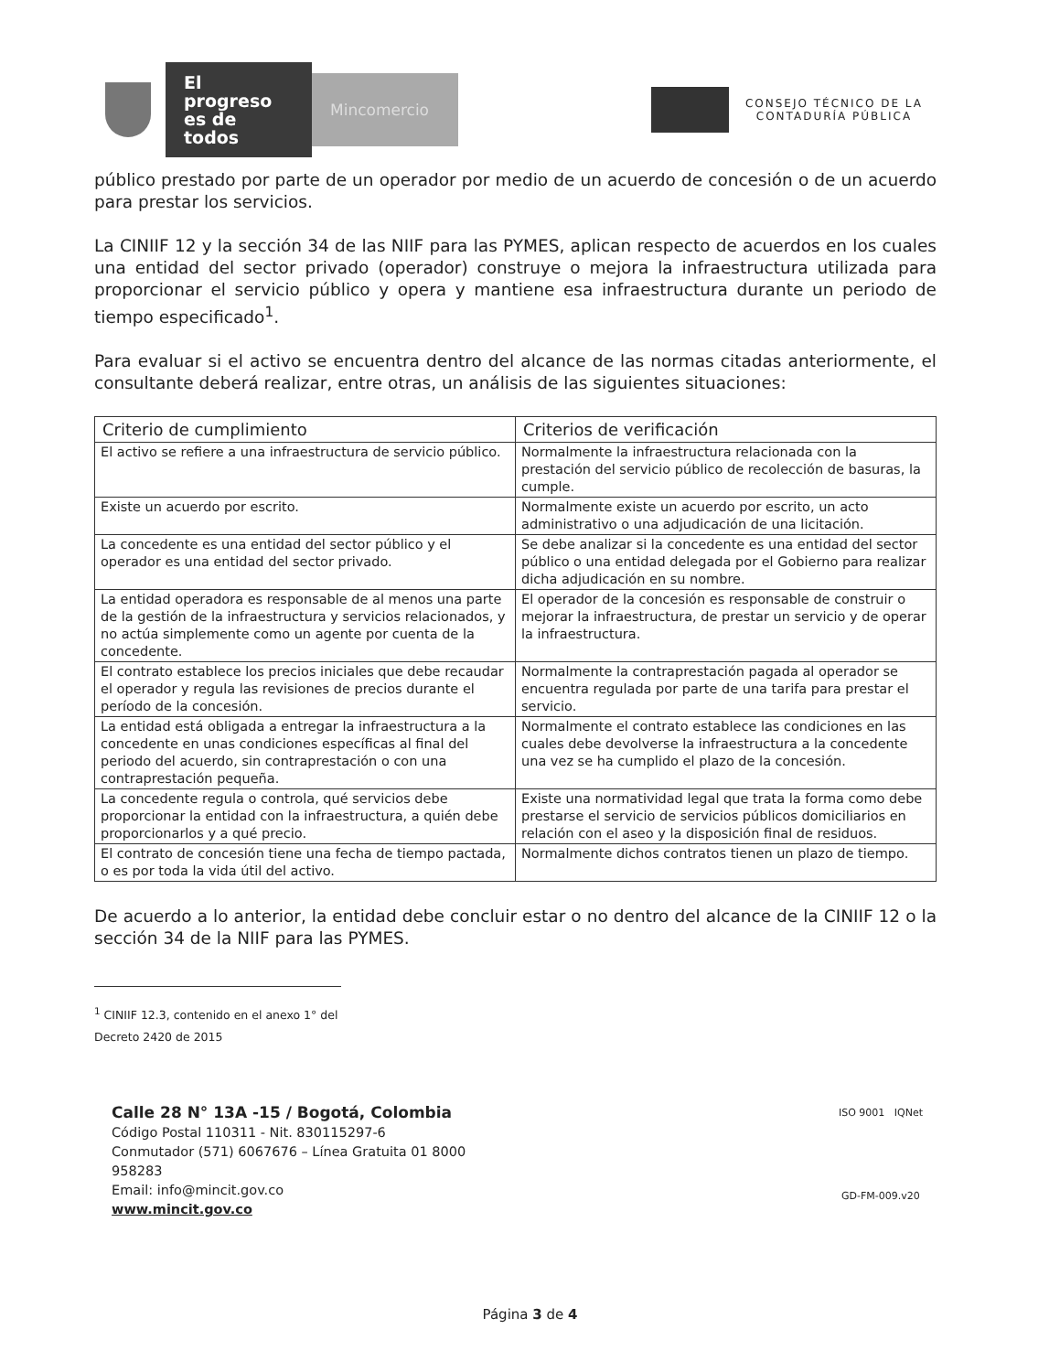El progreso es de todos
Mincomercio
CONSEJO TÉCNICO DE LA
CONTADURÍA PÚBLICA
público prestado por parte de un operador por medio de un acuerdo de concesión o de un acuerdo para prestar los servicios.
La CINIIF 12 y la sección 34 de las NIIF para las PYMES, aplican respecto de acuerdos en los cuales una entidad del sector privado (operador) construye o mejora la infraestructura utilizada para proporcionar el servicio público y opera y mantiene esa infraestructura durante un periodo de tiempo especificado<sup>1</sup>.
Para evaluar si el activo se encuentra dentro del alcance de las normas citadas anteriormente, el consultante deberá realizar, entre otras, un análisis de las siguientes situaciones:
| Criterio de cumplimiento | Criterios de verificación |
| --- | --- |
| El activo se refiere a una infraestructura de servicio público. | Normalmente la infraestructura relacionada con la prestación del servicio público de recolección de basuras, la cumple. |
| Existe un acuerdo por escrito. | Normalmente existe un acuerdo por escrito, un acto administrativo o una adjudicación de una licitación. |
| La concedente es una entidad del sector público y el operador es una entidad del sector privado. | Se debe analizar si la concedente es una entidad del sector público o una entidad delegada por el Gobierno para realizar dicha adjudicación en su nombre. |
| La entidad operadora es responsable de al menos una parte de la gestión de la infraestructura y servicios relacionados, y no actúa simplemente como un agente por cuenta de la concedente. | El operador de la concesión es responsable de construir o mejorar la infraestructura, de prestar un servicio y de operar la infraestructura. |
| El contrato establece los precios iniciales que debe recaudar el operador y regula las revisiones de precios durante el período de la concesión. | Normalmente la contraprestación pagada al operador se encuentra regulada por parte de una tarifa para prestar el servicio. |
| La entidad está obligada a entregar la infraestructura a la concedente en unas condiciones específicas al final del periodo del acuerdo, sin contraprestación o con una contraprestación pequeña. | Normalmente el contrato establece las condiciones en las cuales debe devolverse la infraestructura a la concedente una vez se ha cumplido el plazo de la concesión. |
| La concedente regula o controla, qué servicios debe proporcionar la entidad con la infraestructura, a quién debe proporcionarlos y a qué precio. | Existe una normatividad legal que trata la forma como debe prestarse el servicio de servicios públicos domiciliarios en relación con el aseo y la disposición final de residuos. |
| El contrato de concesión tiene una fecha de tiempo pactada, o es por toda la vida útil del activo. | Normalmente dichos contratos tienen un plazo de tiempo. |
De acuerdo a lo anterior, la entidad debe concluir estar o no dentro del alcance de la CINIIF 12 o la sección 34 de la NIIF para las PYMES.
<sup>1</sup> CINIIF 12.3, contenido en el anexo 1° del Decreto 2420 de 2015
Calle 28 N° 13A -15 / Bogotá, Colombia
Código Postal 110311 - Nit. 830115297-6
Conmutador (571) 6067676 – Línea Gratuita 01 8000
958283
Email: info@mincit.gov.co
www.mincit.gov.co
ISO 9001 IQNet
GD-FM-009.v20
Página 3 de 4